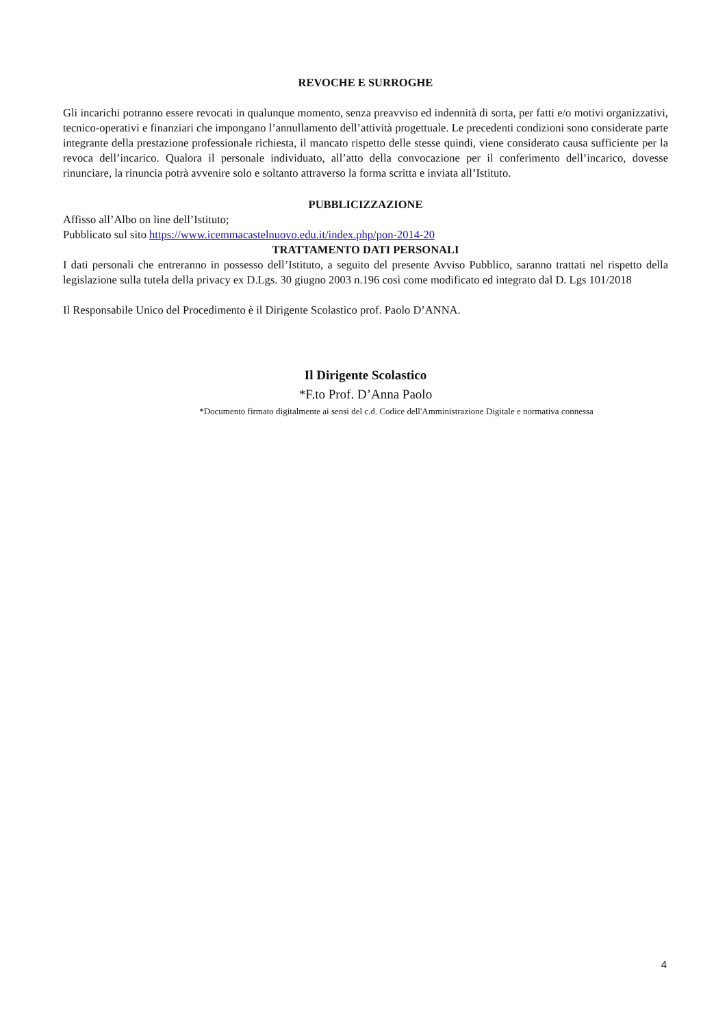REVOCHE E SURROGHE
Gli incarichi potranno essere revocati in qualunque momento, senza preavviso ed indennità di sorta, per fatti e/o motivi organizzativi, tecnico-operativi e finanziari che impongano l’annullamento dell’attività progettuale. Le precedenti condizioni sono considerate parte integrante della prestazione professionale richiesta, il mancato rispetto delle stesse quindi, viene considerato causa sufficiente per la revoca dell’incarico. Qualora il personale individuato, all’atto della convocazione per il conferimento dell’incarico, dovesse rinunciare, la rinuncia potrà avvenire solo e soltanto attraverso la forma scritta e inviata all’Istituto.
PUBBLICIZZAZIONE
Affisso all’Albo on line dell’Istituto;
Pubblicato sul sito https://www.icemmacastelnuovo.edu.it/index.php/pon-2014-20
TRATTAMENTO DATI PERSONALI
I dati personali che entreranno in possesso dell’Istituto, a seguito del presente Avviso Pubblico, saranno trattati nel rispetto della legislazione sulla tutela della privacy ex D.Lgs. 30 giugno 2003 n.196 così come modificato ed integrato dal D. Lgs 101/2018
Il Responsabile Unico del Procedimento è il Dirigente Scolastico prof. Paolo D’ANNA.
Il Dirigente Scolastico
*F.to Prof. D’Anna Paolo
*Documento firmato digitalmente ai sensi del c.d. Codice dell'Amministrazione Digitale e normativa connessa
4